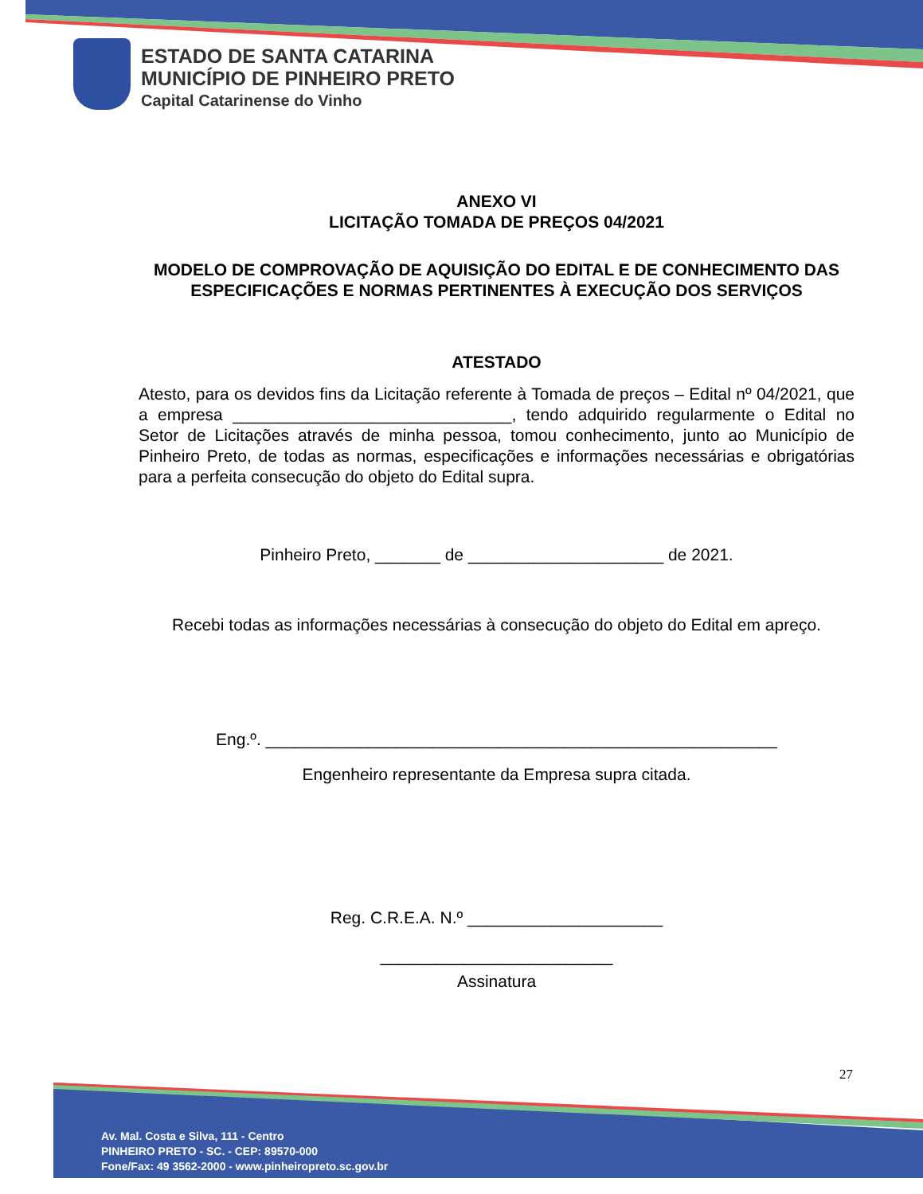ESTADO DE SANTA CATARINA
MUNICÍPIO DE PINHEIRO PRETO
Capital Catarinense do Vinho
ANEXO VI
LICITAÇÃO TOMADA DE PREÇOS 04/2021
MODELO DE COMPROVAÇÃO DE AQUISIÇÃO DO EDITAL E DE CONHECIMENTO DAS ESPECIFICAÇÕES E NORMAS PERTINENTES À EXECUÇÃO DOS SERVIÇOS
ATESTADO
Atesto, para os devidos fins da Licitação referente à Tomada de preços – Edital nº 04/2021, que a empresa ______________________________, tendo adquirido regularmente o Edital no Setor de Licitações através de minha pessoa, tomou conhecimento, junto ao Município de Pinheiro Preto, de todas as normas, especificações e informações necessárias e obrigatórias para a perfeita consecução do objeto do Edital supra.
Pinheiro Preto, _______ de _____________________ de 2021.
Recebi todas as informações necessárias à consecução do objeto do Edital em apreço.
Eng.º. _______________________________________________________
Engenheiro representante da Empresa supra citada.
Reg. C.R.E.A. N.º _____________________
_________________________
Assinatura
27
Av. Mal. Costa e Silva, 111 - Centro
PINHEIRO PRETO - SC. - CEP: 89570-000
Fone/Fax: 49 3562-2000 - www.pinheiropreto.sc.gov.br